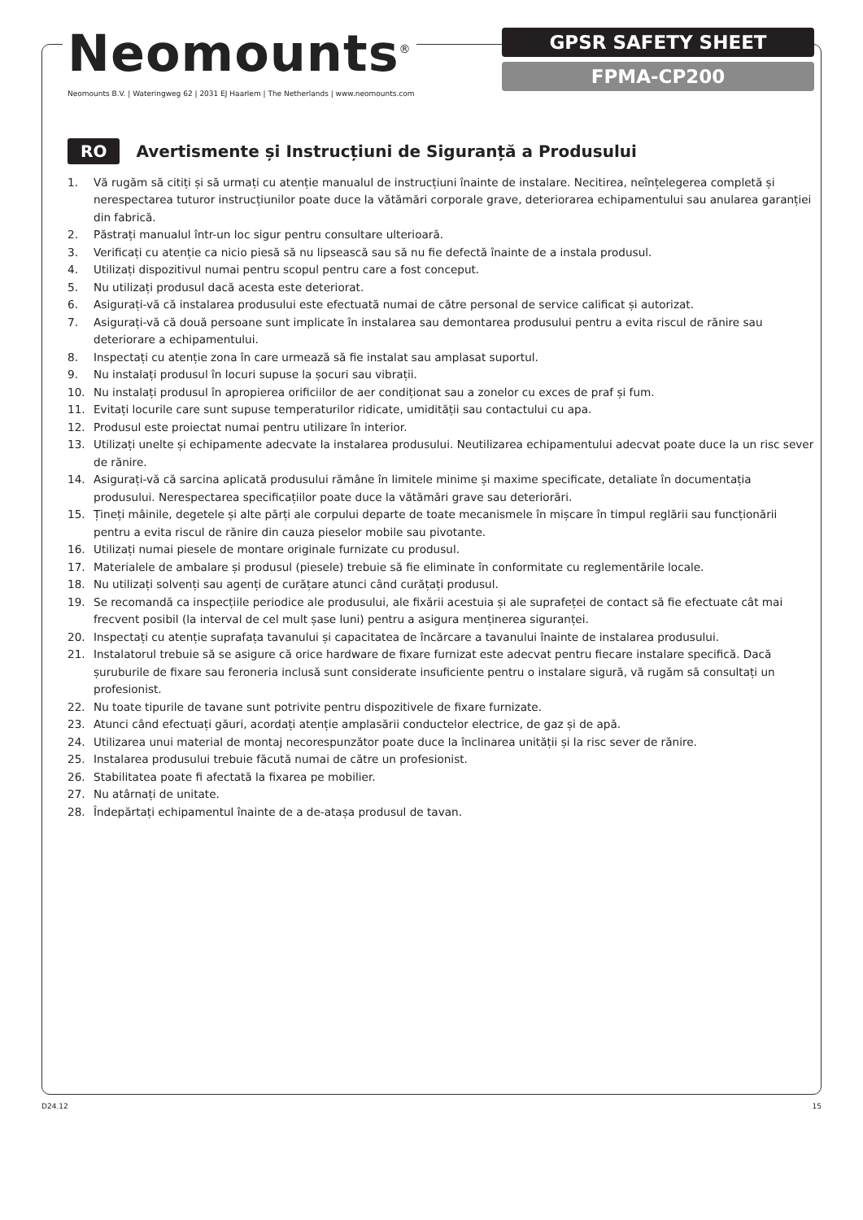Neomounts<sup>®</sup>
Neomounts B.V. | Wateringweg 62 | 2031 EJ Haarlem | The Netherlands | www.neomounts.com
GPSR SAFETY SHEET
FPMA-CP200
RO Avertismente și Instrucțiuni de Siguranță a Produsului
1. Vă rugăm să citiți și să urmați cu atenție manualul de instrucțiuni înainte de instalare. Necitirea, neînțelegerea completă și nerespectarea tuturor instrucțiunilor poate duce la vătămări corporale grave, deteriorarea echipamentului sau anularea garanției din fabrică.
2. Păstrați manualul într-un loc sigur pentru consultare ulterioară.
3. Verificați cu atenție ca nicio piesă să nu lipsească sau să nu fie defectă înainte de a instala produsul.
4. Utilizați dispozitivul numai pentru scopul pentru care a fost conceput.
5. Nu utilizați produsul dacă acesta este deteriorat.
6. Asigurați-vă că instalarea produsului este efectuată numai de către personal de service calificat și autorizat.
7. Asigurați-vă că două persoane sunt implicate în instalarea sau demontarea produsului pentru a evita riscul de rănire sau deteriorare a echipamentului.
8. Inspectați cu atenție zona în care urmează să fie instalat sau amplasat suportul.
9. Nu instalați produsul în locuri supuse la șocuri sau vibrații.
10. Nu instalați produsul în apropierea orificiilor de aer condiționat sau a zonelor cu exces de praf și fum.
11. Evitați locurile care sunt supuse temperaturilor ridicate, umidității sau contactului cu apa.
12. Produsul este proiectat numai pentru utilizare în interior.
13. Utilizați unelte și echipamente adecvate la instalarea produsului. Neutilizarea echipamentului adecvat poate duce la un risc sever de rănire.
14. Asigurați-vă că sarcina aplicată produsului rămâne în limitele minime și maxime specificate, detaliate în documentația produsului. Nerespectarea specificațiilor poate duce la vătămări grave sau deteriorări.
15. Țineți mâinile, degetele și alte părți ale corpului departe de toate mecanismele în mișcare în timpul reglării sau funcționării pentru a evita riscul de rănire din cauza pieselor mobile sau pivotante.
16. Utilizați numai piesele de montare originale furnizate cu produsul.
17. Materialele de ambalare și produsul (piesele) trebuie să fie eliminate în conformitate cu reglementările locale.
18. Nu utilizați solvenți sau agenți de curățare atunci când curățați produsul.
19. Se recomandă ca inspecțiile periodice ale produsului, ale fixării acestuia și ale suprafeței de contact să fie efectuate cât mai frecvent posibil (la interval de cel mult șase luni) pentru a asigura menținerea siguranței.
20. Inspectați cu atenție suprafața tavanului și capacitatea de încărcare a tavanului înainte de instalarea produsului.
21. Instalatorul trebuie să se asigure că orice hardware de fixare furnizat este adecvat pentru fiecare instalare specifică. Dacă șuruburile de fixare sau feroneria inclusă sunt considerate insuficiente pentru o instalare sigură, vă rugăm să consultați un profesionist.
22. Nu toate tipurile de tavane sunt potrivite pentru dispozitivele de fixare furnizate.
23. Atunci când efectuați găuri, acordați atenție amplasării conductelor electrice, de gaz și de apă.
24. Utilizarea unui material de montaj necorespunzător poate duce la înclinarea unității și la risc sever de rănire.
25. Instalarea produsului trebuie făcută numai de către un profesionist.
26. Stabilitatea poate fi afectată la fixarea pe mobilier.
27. Nu atârnați de unitate.
28. Îndepărtați echipamentul înainte de a de-atașa produsul de tavan.
D24.12 15